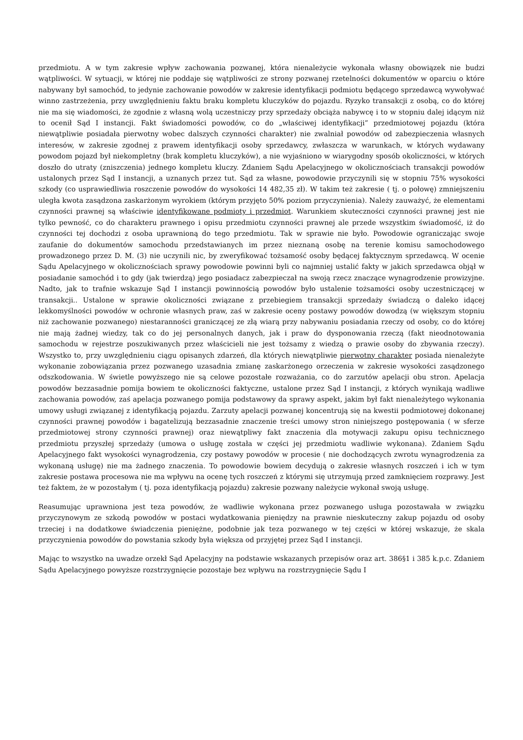przedmiotu. A w tym zakresie wpływ zachowania pozwanej, która nienależycie wykonała własny obowiązek nie budzi wątpliwości. W sytuacji, w której nie poddaje się wątpliwości ze strony pozwanej rzetelności dokumentów w oparciu o które nabywany był samochód, to jedynie zachowanie powodów w zakresie identyfikacji podmiotu będącego sprzedawcą wywoływać winno zastrzeżenia, przy uwzględnieniu faktu braku kompletu kluczyków do pojazdu. Ryzyko transakcji z osobą, co do której nie ma się wiadomości, że zgodnie z własną wolą uczestniczy przy sprzedaży obciąża nabywcę i to w stopniu dalej idącym niż to ocenił Sąd I instancji. Fakt świadomości powodów, co do „właściwej identyfikacji” przedmiotowej pojazdu (która niewątpliwie posiadała pierwotny wobec dalszych czynności charakter) nie zwalniał powodów od zabezpieczenia własnych interesów, w zakresie zgodnej z prawem identyfikacji osoby sprzedawcy, zwłaszcza w warunkach, w których wydawany powodom pojazd był niekompletny (brak kompletu kluczyków), a nie wyjaśniono w wiarygodny sposób okoliczności, w których doszło do utraty (zniszczenia) jednego kompletu kluczy. Zdaniem Sądu Apelacyjnego w okolicznościach transakcji powodów ustalonych przez Sąd I instancji, a uznanych przez tut. Sąd za własne, powodowie przyczynili się w stopniu 75% wysokości szkody (co usprawiedliwia roszczenie powodów do wysokości 14 482,35 zł). W takim też zakresie ( tj. o połowę) zmniejszeniu uległa kwota zasądzona zaskarżonym wyrokiem (którym przyjęto 50% poziom przyczynienia). Należy zauważyć, że elementami czynności prawnej są właściwie identyfikowane podmioty i przedmiot. Warunkiem skuteczności czynności prawnej jest nie tylko pewność, co do charakteru prawnego i opisu przedmiotu czynności prawnej ale przede wszystkim świadomość, iż do czynności tej dochodzi z osoba uprawnioną do tego przedmiotu. Tak w sprawie nie było. Powodowie ograniczając swoje zaufanie do dokumentów samochodu przedstawianych im przez nieznaną osobę na terenie komisu samochodowego prowadzonego przez D. M. (3) nie uczynili nic, by zweryfikować tożsamość osoby będącej faktycznym sprzedawcą. W ocenie Sądu Apelacyjnego w okolicznościach sprawy powodowie powinni byli co najmniej ustalić fakty w jakich sprzedawca objął w posiadanie samochód i to gdy (jak twierdzą) jego posiadacz zabezpieczał na swoją rzecz znaczące wynagrodzenie prowizyjne. Nadto, jak to trafnie wskazuje Sąd I instancji powinnością powodów było ustalenie tożsamości osoby uczestniczącej w transakcji.. Ustalone w sprawie okoliczności związane z przebiegiem transakcji sprzedaży świadczą o daleko idącej lekkomyślności powodów w ochronie własnych praw, zaś w zakresie oceny postawy powodów dowodzą (w większym stopniu niż zachowanie pozwanego) niestaranności graniczącej ze złą wiarą przy nabywaniu posiadania rzeczy od osoby, co do której nie mają żadnej wiedzy, tak co do jej personalnych danych, jak i praw do dysponowania rzeczą (fakt nieodnotowania samochodu w rejestrze poszukiwanych przez właścicieli nie jest tożsamy z wiedzą o prawie osoby do zbywania rzeczy). Wszystko to, przy uwzględnieniu ciągu opisanych zdarzeń, dla których niewątpliwie pierwotny charakter posiada nienależyte wykonanie zobowiązania przez pozwanego uzasadnia zmianę zaskarżonego orzeczenia w zakresie wysokości zasądzonego odszkodowania. W świetle powyższego nie są celowe pozostałe rozważania, co do zarzutów apelacji obu stron. Apelacja powodów bezzasadnie pomija bowiem te okoliczności faktyczne, ustalone przez Sąd I instancji, z których wynikają wadliwe zachowania powodów, zaś apelacja pozwanego pomija podstawowy da sprawy aspekt, jakim był fakt nienależytego wykonania umowy usługi związanej z identyfikacją pojazdu. Zarzuty apelacji pozwanej koncentrują się na kwestii podmiotowej dokonanej czynności prawnej powodów i bagatelizują bezzasadnie znaczenie treści umowy stron niniejszego postępowania ( w sferze przedmiotowej strony czynności prawnej) oraz niewątpliwy fakt znaczenia dla motywacji zakupu opisu technicznego przedmiotu przyszłej sprzedaży (umowa o usługę została w części jej przedmiotu wadliwie wykonana). Zdaniem Sądu Apelacyjnego fakt wysokości wynagrodzenia, czy postawy powodów w procesie ( nie dochodzących zwrotu wynagrodzenia za wykonaną usługę) nie ma żadnego znaczenia. To powodowie bowiem decydują o zakresie własnych roszczeń i ich w tym zakresie postawa procesowa nie ma wpływu na ocenę tych roszczeń z którymi się utrzymują przed zamknięciem rozprawy. Jest też faktem, że w pozostałym ( tj. poza identyfikacją pojazdu) zakresie pozwany należycie wykonał swoją usługę.
Reasumując uprawniona jest teza powodów, że wadliwie wykonana przez pozwanego usługa pozostawała w związku przyczynowym ze szkodą powodów w postaci wydatkowania pieniędzy na prawnie nieskuteczny zakup pojazdu od osoby trzeciej i na dodatkowe świadczenia pieniężne, podobnie jak teza pozwanego w tej części w której wskazuje, że skala przyczynienia powodów do powstania szkody była większa od przyjętej przez Sąd I instancji.
Mając to wszystko na uwadze orzekł Sąd Apelacyjny na podstawie wskazanych przepisów oraz art. 386§1 i 385 k.p.c. Zdaniem Sądu Apelacyjnego powyższe rozstrzygnięcie pozostaje bez wpływu na rozstrzygnięcie Sądu I